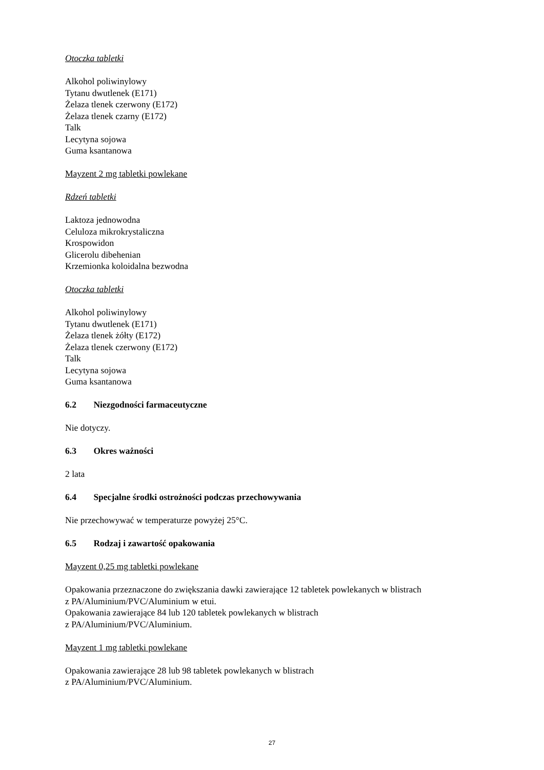Otoczka tabletki
Alkohol poliwinylowy
Tytanu dwutlenek (E171)
Żelaza tlenek czerwony (E172)
Żelaza tlenek czarny (E172)
Talk
Lecytyna sojowa
Guma ksantanowa
Mayzent 2 mg tabletki powlekane
Rdzeń tabletki
Laktoza jednowodna
Celuloza mikrokrystaliczna
Krospowidon
Glicerolu dibehenian
Krzemionka koloidalna bezwodna
Otoczka tabletki
Alkohol poliwinylowy
Tytanu dwutlenek (E171)
Żelaza tlenek żółty (E172)
Żelaza tlenek czerwony (E172)
Talk
Lecytyna sojowa
Guma ksantanowa
6.2 Niezgodności farmaceutyczne
Nie dotyczy.
6.3 Okres ważności
2 lata
6.4 Specjalne środki ostrożności podczas przechowywania
Nie przechowywać w temperaturze powyżej 25°C.
6.5 Rodzaj i zawartość opakowania
Mayzent 0,25 mg tabletki powlekane
Opakowania przeznaczone do zwiększania dawki zawierające 12 tabletek powlekanych w blistrach
z PA/Aluminium/PVC/Aluminium w etui.
Opakowania zawierające 84 lub 120 tabletek powlekanych w blistrach
z PA/Aluminium/PVC/Aluminium.
Mayzent 1 mg tabletki powlekane
Opakowania zawierające 28 lub 98 tabletek powlekanych w blistrach
z PA/Aluminium/PVC/Aluminium.
27